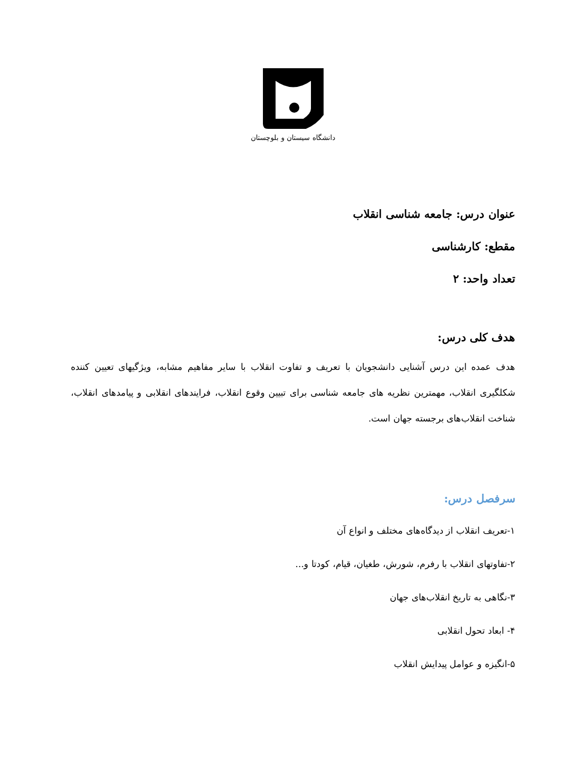دانشگاه سیستان و بلوچستان
عنوان درس: جامعه شناسی انقلاب
مقطع: کارشناسی
تعداد واحد: ۲
هدف کلی درس:
هدف عمده این درس آشنایی دانشجویان با تعریف و تفاوت انقلاب با سایر مفاهیم مشابه، ویژگیهای تعیین کننده شکلگیری انقلاب، مهمترین نظریه های جامعه شناسی برای تبیین وقوع انقلاب، فرایندهای انقلابی و پیامدهای انقلاب، شناخت انقلاب‌های برجسته جهان است.
سرفصل درس:
۱-تعریف انقلاب از دیدگاه‌های مختلف و انواع آن
۲-تفاوتهای انقلاب با رفرم، شورش، طغیان، قیام، کودتا و...
۳-نگاهی به تاریخ انقلاب‌های جهان
۴- ابعاد تحول انقلابی
۵-انگیزه و عوامل پیدایش انقلاب